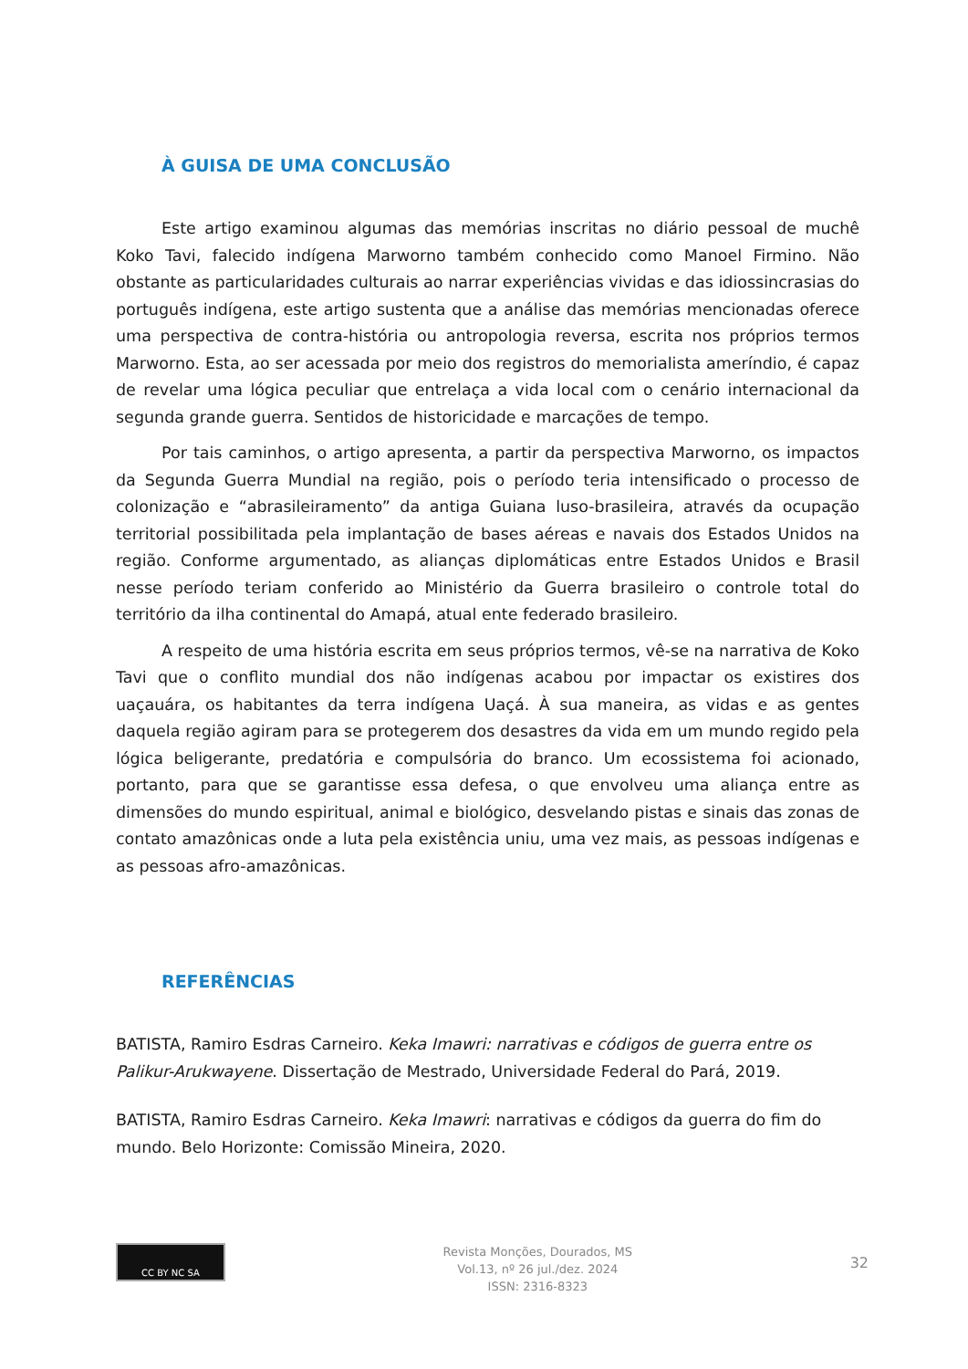À GUISA DE UMA CONCLUSÃO
Este artigo examinou algumas das memórias inscritas no diário pessoal de muchê Koko Tavi, falecido indígena Marworno também conhecido como Manoel Firmino. Não obstante as particularidades culturais ao narrar experiências vividas e das idiossincrasias do português indígena, este artigo sustenta que a análise das memórias mencionadas oferece uma perspectiva de contra-história ou antropologia reversa, escrita nos próprios termos Marworno. Esta, ao ser acessada por meio dos registros do memorialista ameríndio, é capaz de revelar uma lógica peculiar que entrelaça a vida local com o cenário internacional da segunda grande guerra. Sentidos de historicidade e marcações de tempo.
Por tais caminhos, o artigo apresenta, a partir da perspectiva Marworno, os impactos da Segunda Guerra Mundial na região, pois o período teria intensificado o processo de colonização e “abrasileiramento” da antiga Guiana luso-brasileira, através da ocupação territorial possibilitada pela implantação de bases aéreas e navais dos Estados Unidos na região. Conforme argumentado, as alianças diplomáticas entre Estados Unidos e Brasil nesse período teriam conferido ao Ministério da Guerra brasileiro o controle total do território da ilha continental do Amapá, atual ente federado brasileiro.
A respeito de uma história escrita em seus próprios termos, vê-se na narrativa de Koko Tavi que o conflito mundial dos não indígenas acabou por impactar os existires dos uaçauára, os habitantes da terra indígena Uaçá. À sua maneira, as vidas e as gentes daquela região agiram para se protegerem dos desastres da vida em um mundo regido pela lógica beligerante, predatória e compulsória do branco. Um ecossistema foi acionado, portanto, para que se garantisse essa defesa, o que envolveu uma aliança entre as dimensões do mundo espiritual, animal e biológico, desvelando pistas e sinais das zonas de contato amazônicas onde a luta pela existência uniu, uma vez mais, as pessoas indígenas e as pessoas afro-amazônicas.
REFERÊNCIAS
BATISTA, Ramiro Esdras Carneiro. Keka Imawri: narrativas e códigos de guerra entre os Palikur-Arukwayene. Dissertação de Mestrado, Universidade Federal do Pará, 2019.
BATISTA, Ramiro Esdras Carneiro. Keka Imawri: narrativas e códigos da guerra do fim do mundo. Belo Horizonte: Comissão Mineira, 2020.
CC BY NC SA
Revista Monções, Dourados, MS
Vol.13, nº 26 jul./dez. 2024
ISSN: 2316-8323
32